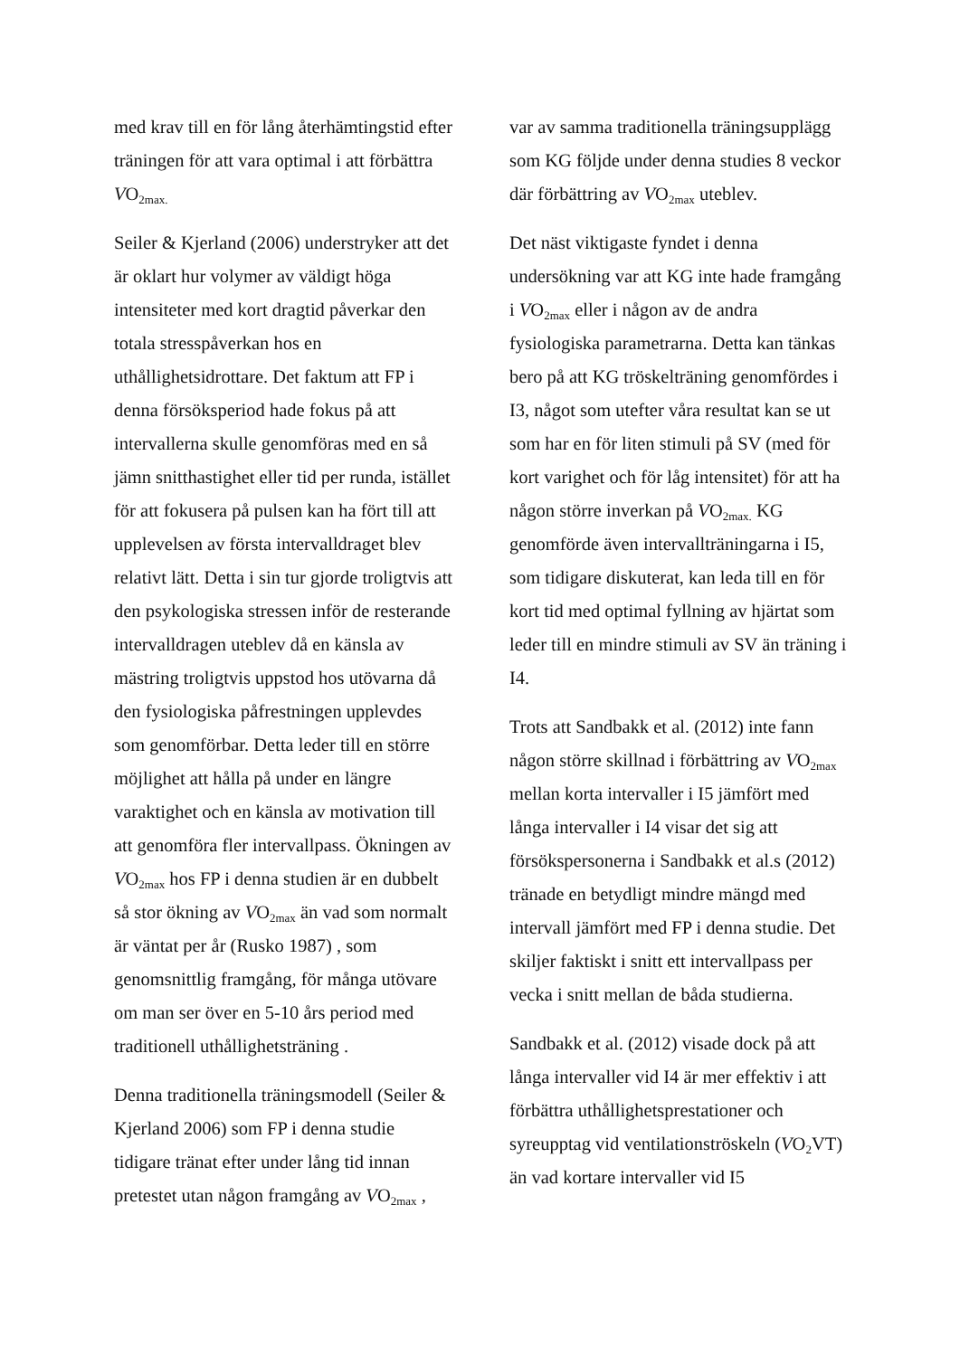med krav till en för lång återhämtingstid efter träningen för att vara optimal i att förbättra VO<sub>2max.</sub>
Seiler & Kjerland (2006) understryker att det är oklart hur volymer av väldigt höga intensiteter med kort dragtid påverkar den totala stresspåverkan hos en uthållighetsidrottare. Det faktum att FP i denna försöksperiod hade fokus på att intervallerna skulle genomföras med en så jämn snitthastighet eller tid per runda, istället för att fokusera på pulsen kan ha fört till att upplevelsen av första intervalldraget blev relativt lätt. Detta i sin tur gjorde troligtvis att den psykologiska stressen inför de resterande intervalldragen uteblev då en känsla av mästring troligtvis uppstod hos utövarna då den fysiologiska påfrestningen upplevdes som genomförbar. Detta leder till en större möjlighet att hålla på under en längre varaktighet och en känsla av motivation till att genomföra fler intervallpass. Ökningen av VO<sub>2max</sub> hos FP i denna studien är en dubbelt så stor ökning av VO<sub>2max</sub> än vad som normalt är väntat per år (Rusko 1987) , som genomsnittlig framgång, för många utövare om man ser över en 5-10 års period med traditionell uthållighetsträning .
Denna traditionella träningsmodell (Seiler & Kjerland 2006) som FP i denna studie tidigare tränat efter under lång tid innan pretestet utan någon framgång av VO<sub>2max</sub> ,
var av samma traditionella träningsupplägg som KG följde under denna studies 8 veckor där förbättring av VO<sub>2max</sub> uteblev.
Det näst viktigaste fyndet i denna undersökning var att KG inte hade framgång i VO<sub>2max</sub> eller i någon av de andra fysiologiska parametrarna. Detta kan tänkas bero på att KG tröskelträning genomfördes i I3, något som utefter våra resultat kan se ut som har en för liten stimuli på SV (med för kort varighet och för låg intensitet) för att ha någon större inverkan på VO<sub>2max.</sub> KG genomförde även intervallträningarna i I5, som tidigare diskuterat, kan leda till en för kort tid med optimal fyllning av hjärtat som leder till en mindre stimuli av SV än träning i I4.
Trots att Sandbakk et al. (2012) inte fann någon större skillnad i förbättring av VO<sub>2max</sub> mellan korta intervaller i I5 jämfört med långa intervaller i I4 visar det sig att försökspersonerna i Sandbakk et al.s (2012) tränade en betydligt mindre mängd med intervall jämfört med FP i denna studie. Det skiljer faktiskt i snitt ett intervallpass per vecka i snitt mellan de båda studierna.
Sandbakk et al. (2012) visade dock på att långa intervaller vid I4 är mer effektiv i att förbättra uthållighetsprestationer och syreupptag vid ventilationströskeln (VO<sub>2</sub>VT) än vad kortare intervaller vid I5